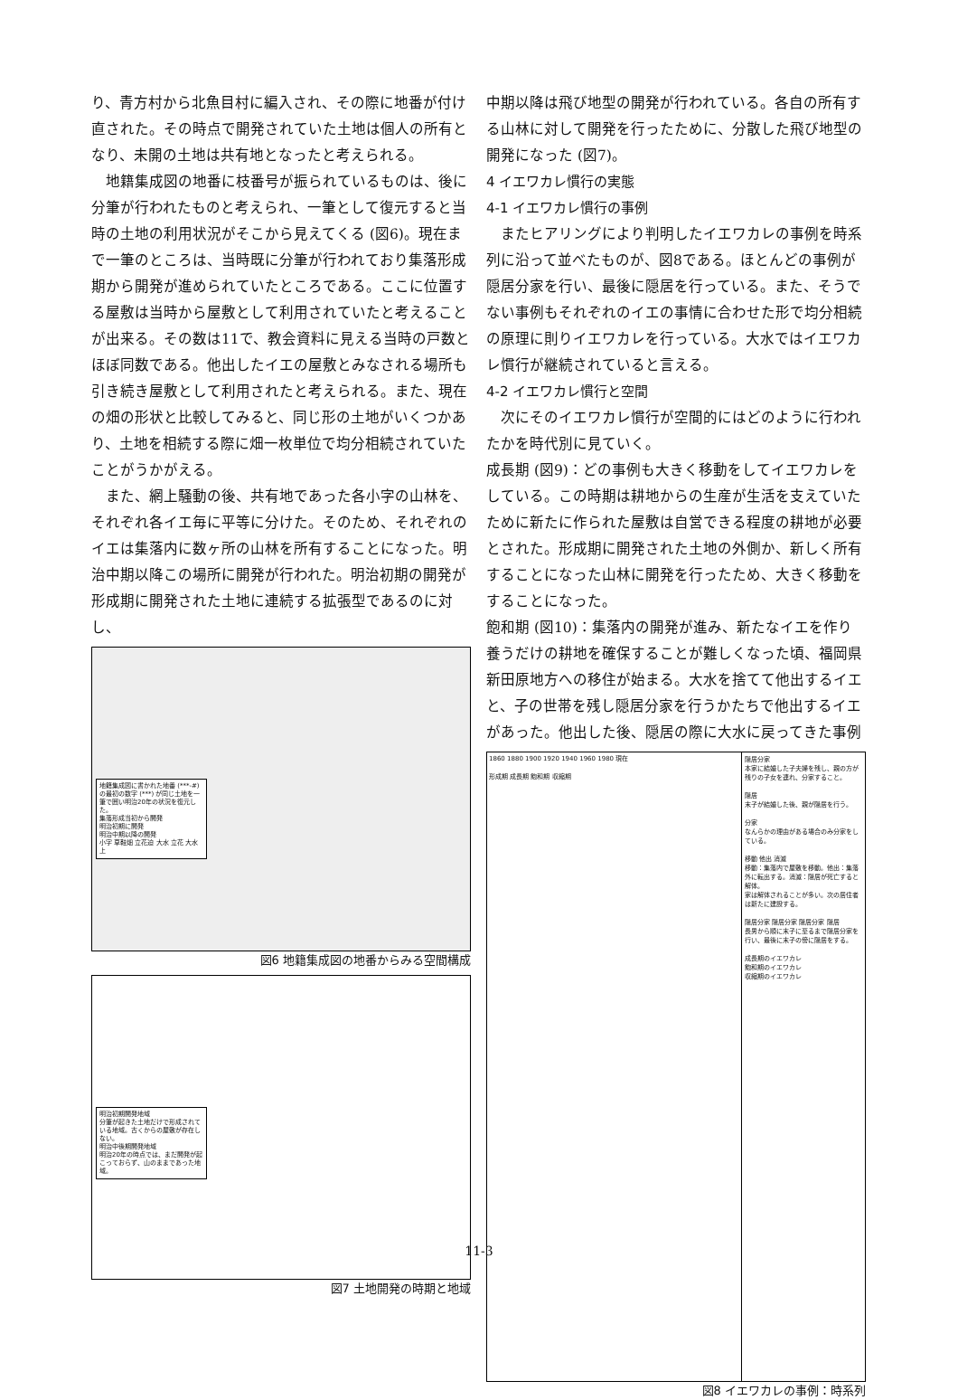り、青方村から北魚目村に編入され、その際に地番が付け直された。その時点で開発されていた土地は個人の所有となり、未開の土地は共有地となったと考えられる。
地籍集成図の地番に枝番号が振られているものは、後に分筆が行われたものと考えられ、一筆として復元すると当時の土地の利用状況がそこから見えてくる (図6)。現在まで一筆のところは、当時既に分筆が行われており集落形成期から開発が進められていたところである。ここに位置する屋敷は当時から屋敷として利用されていたと考えることが出来る。その数は11で、教会資料に見える当時の戸数とほぼ同数である。他出したイエの屋敷とみなされる場所も引き続き屋敷として利用されたと考えられる。また、現在の畑の形状と比較してみると、同じ形の土地がいくつかあり、土地を相続する際に畑一枚単位で均分相続されていたことがうかがえる。
また、網上騒動の後、共有地であった各小字の山林を、それぞれ各イエ毎に平等に分けた。そのため、それぞれのイエは集落内に数ヶ所の山林を所有することになった。明治中期以降この場所に開発が行われた。明治初期の開発が形成期に開発された土地に連続する拡張型であるのに対し、
地籍集成図に書かれた地番 (***-#) の最初の数字 (***) が同じ土地を一筆で囲い明治20年の状況を復元した。
集落形成当初から開発
明治初期に開発
明治中期以降の開発
小字 草鞋畑 立花迫 大水 立花 大水上
図6 地籍集成図の地番からみる空間構成
明治初期開発地域
分筆が起きた土地だけで形成されている地域。古くからの屋敷が存在しない。
明治中後期開発地域
明治20年の時点では、まだ開発が起こっておらず、山のままであった地域。
図7 土地開発の時期と地域
中期以降は飛び地型の開発が行われている。各自の所有する山林に対して開発を行ったために、分散した飛び地型の開発になった (図7)。
4 イエワカレ慣行の実態
4-1 イエワカレ慣行の事例
またヒアリングにより判明したイエワカレの事例を時系列に沿って並べたものが、図8である。ほとんどの事例が隠居分家を行い、最後に隠居を行っている。また、そうでない事例もそれぞれのイエの事情に合わせた形で均分相続の原理に則りイエワカレを行っている。大水ではイエワカレ慣行が継続されていると言える。
4-2 イエワカレ慣行と空間
次にそのイエワカレ慣行が空間的にはどのように行われたかを時代別に見ていく。
成長期 (図9)：どの事例も大きく移動をしてイエワカレをしている。この時期は耕地からの生産が生活を支えていたために新たに作られた屋敷は自営できる程度の耕地が必要とされた。形成期に開発された土地の外側か、新しく所有することになった山林に開発を行ったため、大きく移動をすることになった。
飽和期 (図10)：集落内の開発が進み、新たなイエを作り養うだけの耕地を確保することが難しくなった頃、福岡県新田原地方への移住が始まる。大水を捨てて他出するイエと、子の世帯を残し隠居分家を行うかたちで他出するイエがあった。他出した後、隠居の際に大水に戻ってきた事例
1860 1880 1900 1920 1940 1960 1980 現在
形成期 成長期 飽和期 収縮期
隠居分家
本家に結婚した子夫婦を残し、親の方が残りの子女を連れ、分家すること。
隠居
末子が結婚した後、親が隠居を行う。
分家
なんらかの理由がある場合のみ分家をしている。
移動 他出 消滅
移動：集落内で屋敷を移動。他出：集落外に転出する。消滅：隠居が死亡すると解体。
家は解体されることが多い。次の居住者は新たに建設する。
隠居分家 隠居分家 隠居分家 隠居
長男から順に末子に至るまで隠居分家を行い、最後に末子の傍に隠居をする。
成長期のイエワカレ
飽和期のイエワカレ
収縮期のイエワカレ
図8 イエワカレの事例：時系列
11-3